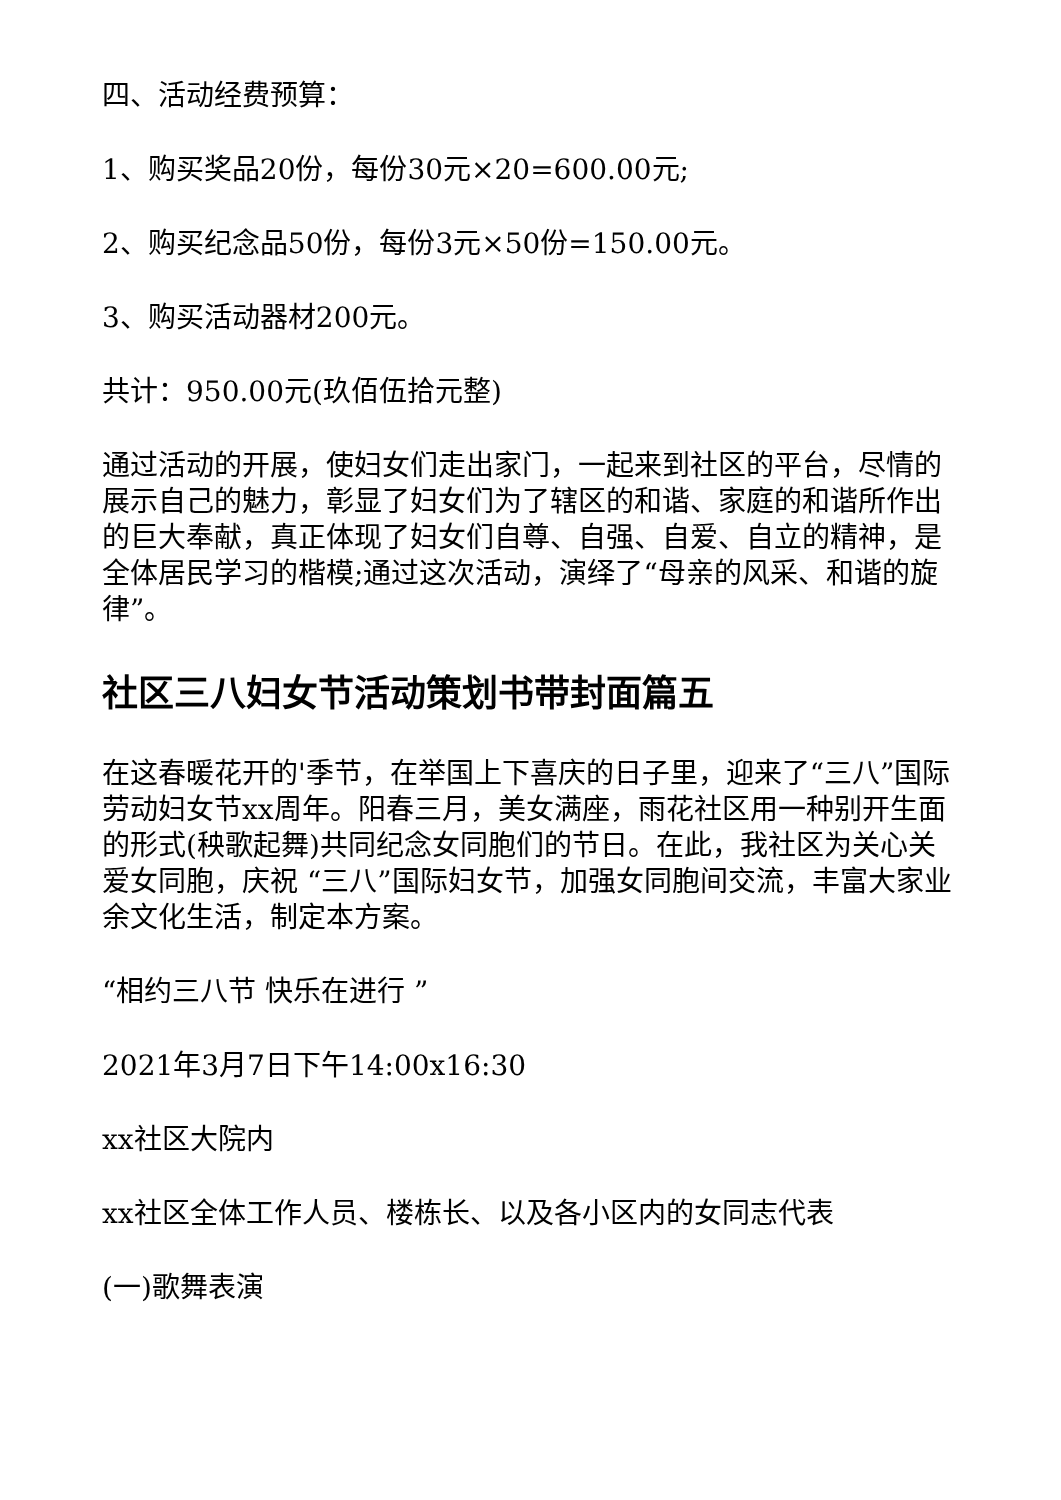四、活动经费预算：
1、购买奖品20份，每份30元×20=600.00元;
2、购买纪念品50份，每份3元×50份=150.00元。
3、购买活动器材200元。
共计：950.00元(玖佰伍拾元整)
通过活动的开展，使妇女们走出家门，一起来到社区的平台，尽情的展示自己的魅力，彰显了妇女们为了辖区的和谐、家庭的和谐所作出的巨大奉献，真正体现了妇女们自尊、自强、自爱、自立的精神，是全体居民学习的楷模;通过这次活动，演绎了“母亲的风采、和谐的旋律”。
社区三八妇女节活动策划书带封面篇五
在这春暖花开的'季节，在举国上下喜庆的日子里，迎来了“三八”国际劳动妇女节xx周年。阳春三月，美女满座，雨花社区用一种别开生面的形式(秧歌起舞)共同纪念女同胞们的节日。在此，我社区为关心关爱女同胞，庆祝 “三八”国际妇女节，加强女同胞间交流，丰富大家业余文化生活，制定本方案。
“相约三八节 快乐在进行 ”
2021年3月7日下午14:00x16:30
xx社区大院内
xx社区全体工作人员、楼栋长、以及各小区内的女同志代表
(一)歌舞表演